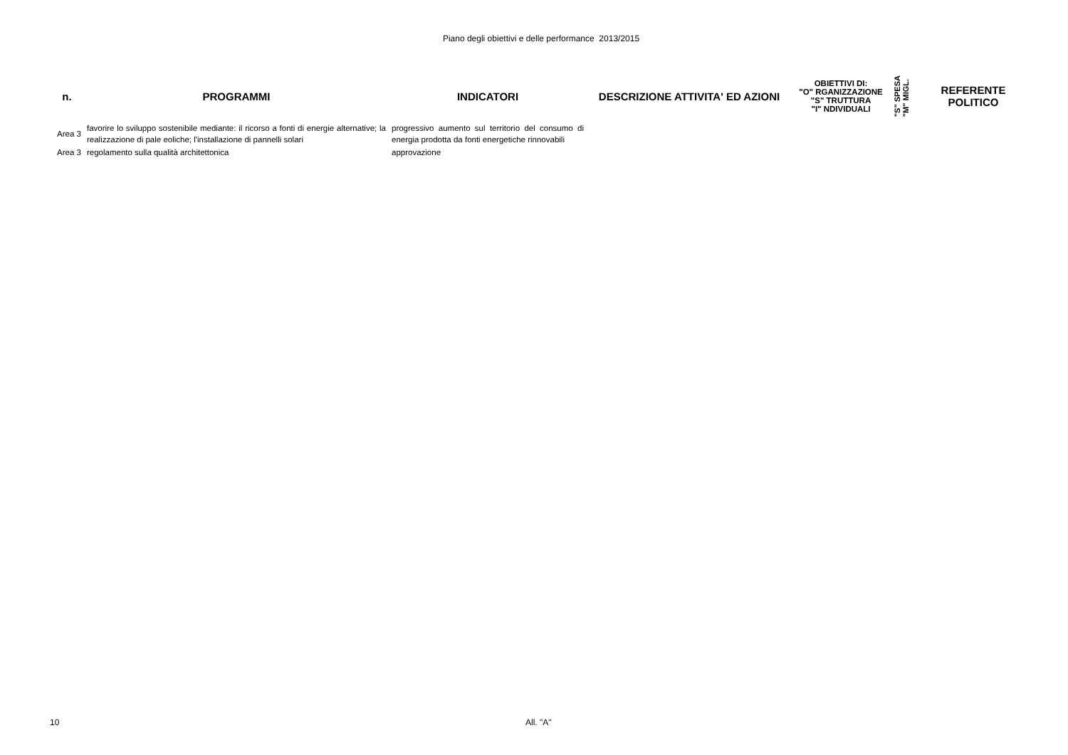Piano degli obiettivi e delle performance 2013/2015
| n. | PROGRAMMI | INDICATORI | DESCRIZIONE ATTIVITA' ED AZIONI | OBIETTIVI DI: "O" RGANIZZAZIONE "S" TRUTTURA "I" NDIVIDUALI | "S" SPESA "M" MIGL. | REFERENTE POLITICO |
| --- | --- | --- | --- | --- | --- | --- |
| Area 3 | favorire lo sviluppo sostenibile mediante: il ricorso a fonti di energie alternative; la realizzazione di pale eoliche; l'installazione di pannelli solari | progressivo aumento sul territorio del consumo di energia prodotta da fonti energetiche rinnovabili | | | | |
| Area 3 | regolamento sulla qualità architettonica | approvazione | | | | |
10 All. "A"